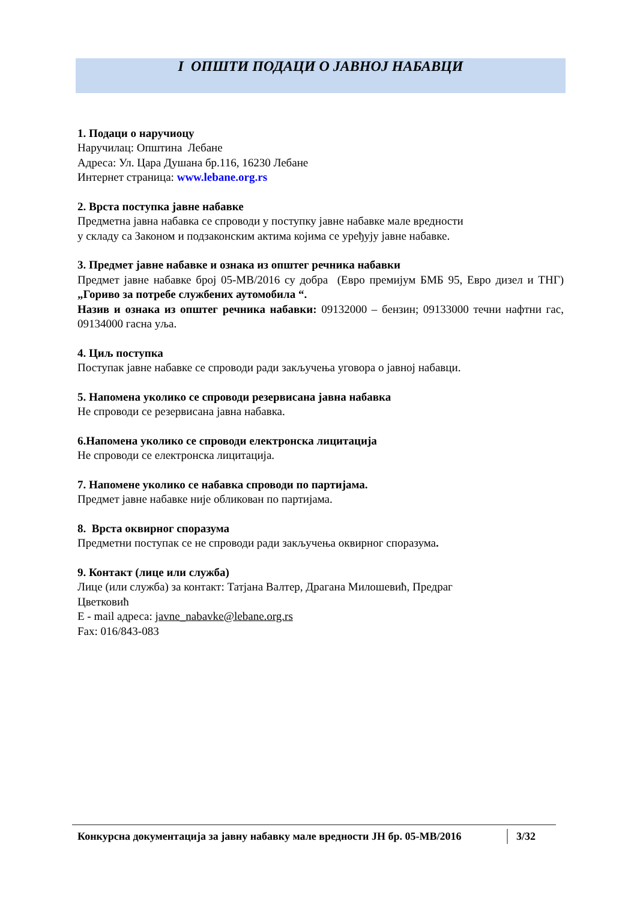I ОПШТИ ПОДАЦИ О ЈАВНОЈ НАБАВЦИ
1. Подаци о наручиоцу
Наручилац: Општина Лебане
Адреса: Ул. Цара Душана бр.116, 16230 Лебане
Интернет страница: www.lebane.org.rs
2. Врста поступка јавне набавке
Предметна јавна набавка се спроводи у поступку јавне набавке мале вредности
у складу са Законом и подзаконским актима којима се уређују јавне набавке.
3. Предмет јавне набавке и ознака из општег речника набавки
Предмет јавне набавке број 05-МВ/2016 су добра (Евро премијум БМБ 95, Евро дизел и ТНГ) „Гориво за потребе службених аутомобила “.
Назив и ознака из општег речника набавки: 09132000 – бензин; 09133000 течни нафтни гас, 09134000 гасна уља.
4. Циљ поступка
Поступак јавне набавке се спроводи ради закључења уговора о јавној набавци.
5. Напомена уколико се спроводи резервисана јавна набавка
Не спроводи се резервисана јавна набавка.
6.Напомена уколико се спроводи електронска лицитација
Не спроводи се електронска лицитација.
7. Напомене уколико се набавка спроводи по партијама.
Предмет јавне набавке није обликован по партијама.
8. Врста оквирног споразума
Предметни поступак се не спроводи ради закључења оквирног споразума.
9. Контакт (лице или служба)
Лице (или служба) за контакт: Татјана Валтер, Драгана Милошевић, Предраг
Цветковић
E - mail адреса: javne_nabavke@lebane.org.rs
Fax: 016/843-083
Конкурсна документација за јавну набавку мале вредности ЈН бр. 05-МВ/2016
3/32